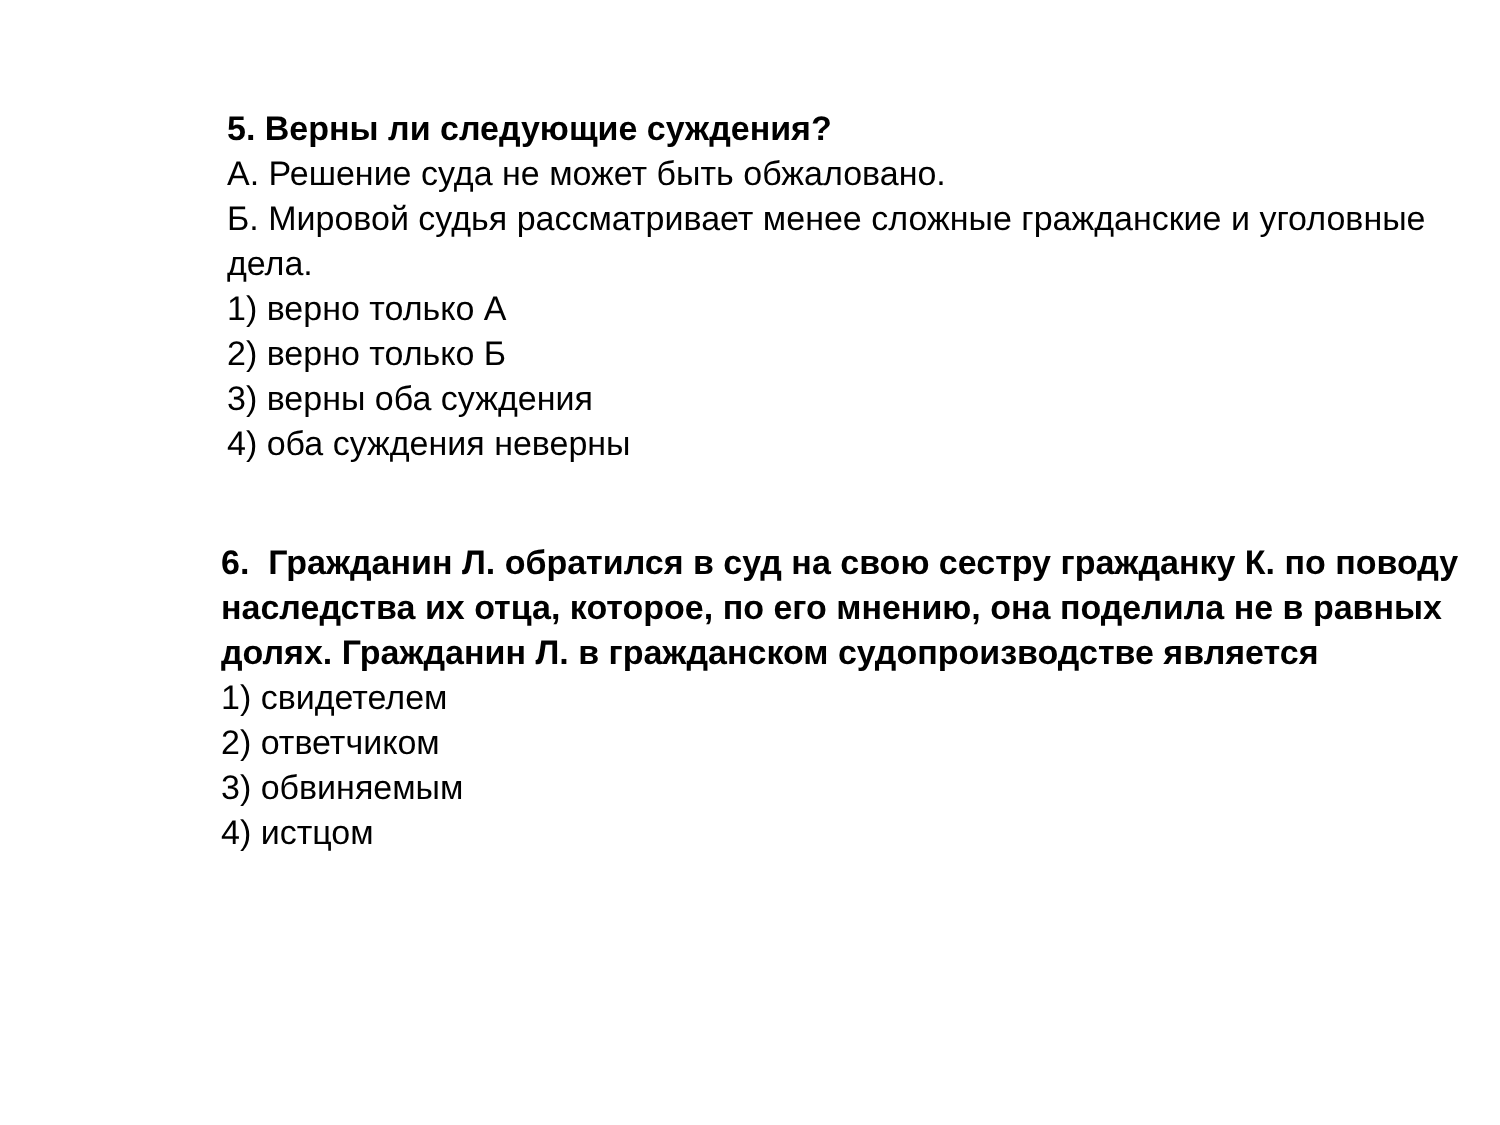5. Верны ли следующие суждения?
А. Решение суда не может быть обжаловано.
Б. Мировой судья рассматривает менее сложные гражданские и уголовные дела.
1) верно только А
2) верно только Б
3) верны оба суждения
4) оба суждения неверны
6. Гражданин Л. обратился в суд на свою сестру гражданку К. по поводу наследства их отца, которое, по его мнению, она поделила не в равных долях. Гражданин Л. в гражданском судопроизводстве является
1) свидетелем
2) ответчиком
3) обвиняемым
4) истцом